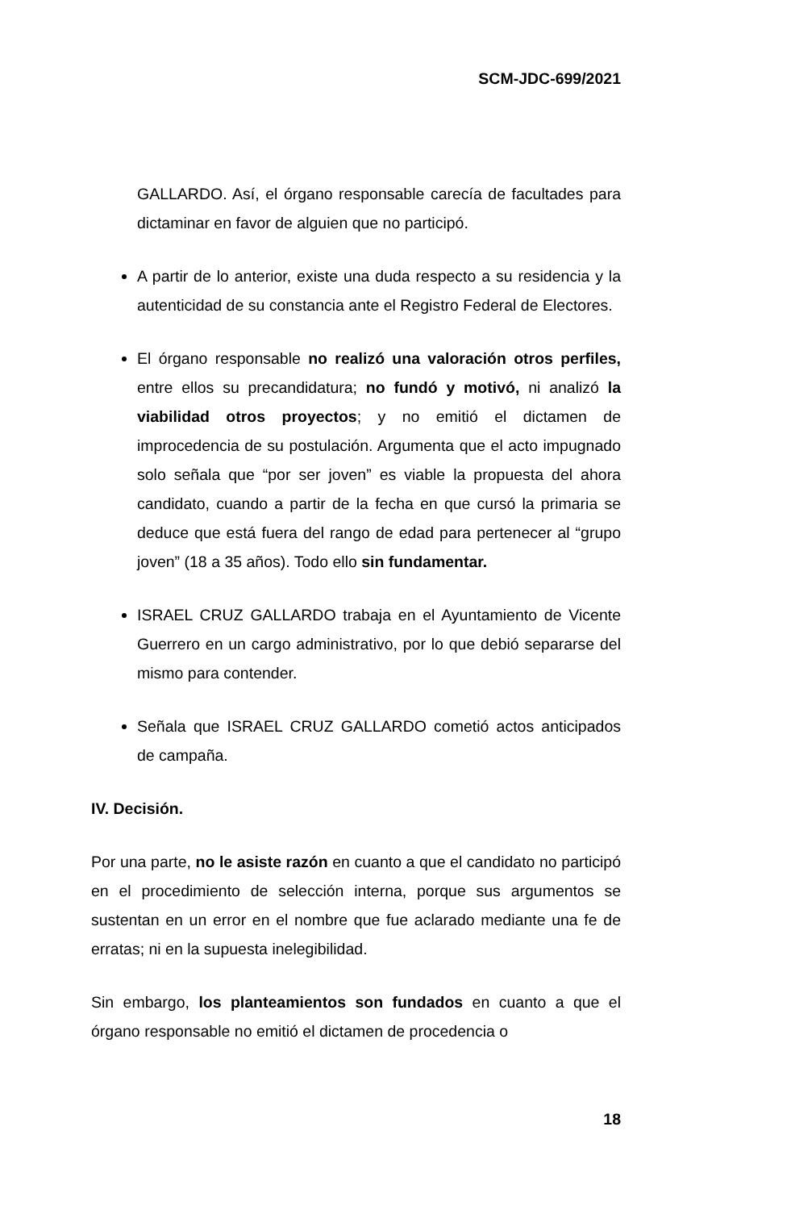SCM-JDC-699/2021
GALLARDO. Así, el órgano responsable carecía de facultades para dictaminar en favor de alguien que no participó.
A partir de lo anterior, existe una duda respecto a su residencia y la autenticidad de su constancia ante el Registro Federal de Electores.
El órgano responsable no realizó una valoración otros perfiles, entre ellos su precandidatura; no fundó y motivó, ni analizó la viabilidad otros proyectos; y no emitió el dictamen de improcedencia de su postulación. Argumenta que el acto impugnado solo señala que “por ser joven” es viable la propuesta del ahora candidato, cuando a partir de la fecha en que cursó la primaria se deduce que está fuera del rango de edad para pertenecer al “grupo joven” (18 a 35 años). Todo ello sin fundamentar.
ISRAEL CRUZ GALLARDO trabaja en el Ayuntamiento de Vicente Guerrero en un cargo administrativo, por lo que debió separarse del mismo para contender.
Señala que ISRAEL CRUZ GALLARDO cometió actos anticipados de campaña.
IV. Decisión.
Por una parte, no le asiste razón en cuanto a que el candidato no participó en el procedimiento de selección interna, porque sus argumentos se sustentan en un error en el nombre que fue aclarado mediante una fe de erratas; ni en la supuesta inelegibilidad.
Sin embargo, los planteamientos son fundados en cuanto a que el órgano responsable no emitió el dictamen de procedencia o
18